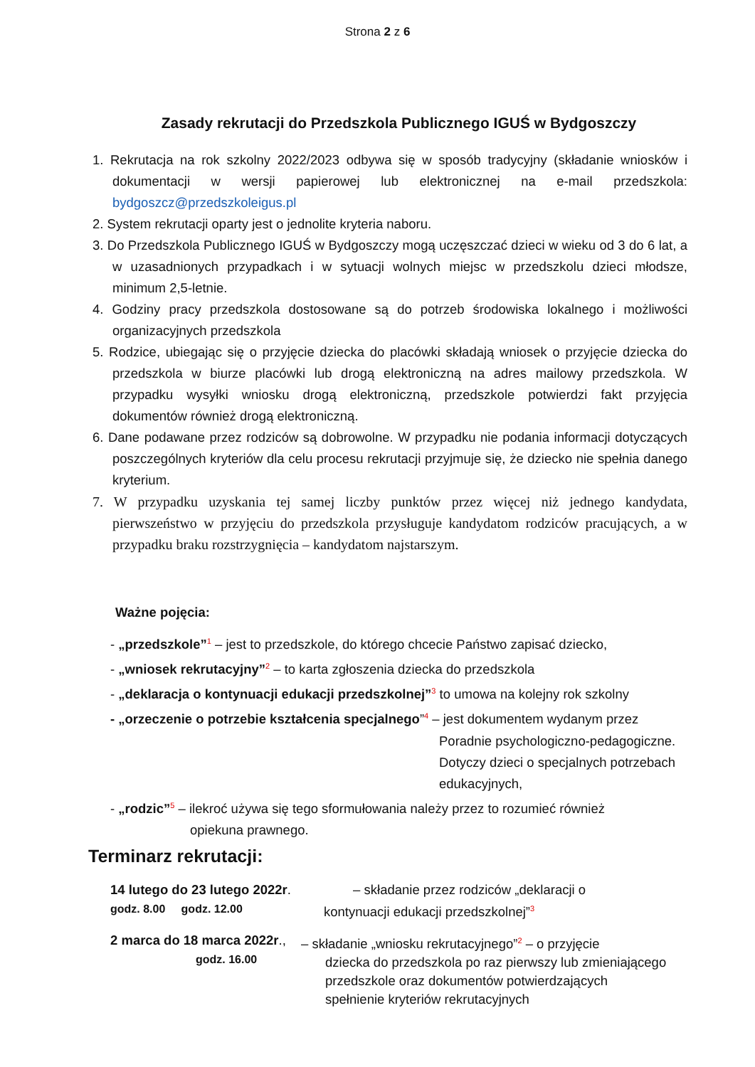Strona 2 z 6
Zasady rekrutacji do Przedszkola Publicznego IGUŚ w Bydgoszczy
1. Rekrutacja na rok szkolny 2022/2023 odbywa się w sposób tradycyjny (składanie wniosków i dokumentacji w wersji papierowej lub elektronicznej na e-mail przedszkola: bydgoszcz@przedszkoleigus.pl
2. System rekrutacji oparty jest o jednolite kryteria naboru.
3. Do Przedszkola Publicznego IGUŚ w Bydgoszczy mogą uczęszczać dzieci w wieku od 3 do 6 lat, a w uzasadnionych przypadkach i w sytuacji wolnych miejsc w przedszkolu dzieci młodsze, minimum 2,5-letnie.
4. Godziny pracy przedszkola dostosowane są do potrzeb środowiska lokalnego i możliwości organizacyjnych przedszkola
5. Rodzice, ubiegając się o przyjęcie dziecka do placówki składają wniosek o przyjęcie dziecka do przedszkola w biurze placówki lub drogą elektroniczną na adres mailowy przedszkola. W przypadku wysyłki wniosku drogą elektroniczną, przedszkole potwierdzi fakt przyjęcia dokumentów również drogą elektroniczną.
6. Dane podawane przez rodziców są dobrowolne. W przypadku nie podania informacji dotyczących poszczególnych kryteriów dla celu procesu rekrutacji przyjmuje się, że dziecko nie spełnia danego kryterium.
7. W przypadku uzyskania tej samej liczby punktów przez więcej niż jednego kandydata, pierwszeństwo w przyjęciu do przedszkola przysługuje kandydatom rodziców pracujących, a w przypadku braku rozstrzygnięcia – kandydatom najstarszym.
Ważne pojęcia:
- „przedszkole”<sup>1</sup> – jest to przedszkole, do którego chcecie Państwo zapisać dziecko,
- „wniosek rekrutacyjny”<sup>2</sup> – to karta zgłoszenia dziecka do przedszkola
- „deklaracja o kontynuacji edukacji przedszkolnej”<sup>3</sup> to umowa na kolejny rok szkolny
- „orzeczenie o potrzebie kształcenia specjalnego”<sup>4</sup> – jest dokumentem wydanym przez
Poradnie psychologiczno-pedagogiczne.
Dotyczy dzieci o specjalnych potrzebach
edukacyjnych,
- „rodzic”<sup>5</sup> – ilekroć używa się tego sformułowania należy przez to rozumieć również
opiekuna prawnego.
Terminarz rekrutacji:
14 lutego do 23 lutego 2022r.
godz. 8.00 godz. 12.00
– składanie przez rodziców „deklaracji o
kontynuacji edukacji przedszkolnej”<sup>3</sup>
2 marca do 18 marca 2022r.,
godz. 16.00
– składanie „wniosku rekrutacyjnego”<sup>2</sup> – o przyjęcie
dziecka do przedszkola po raz pierwszy lub zmieniającego
przedszkole oraz dokumentów potwierdzających
spełnienie kryteriów rekrutacyjnych